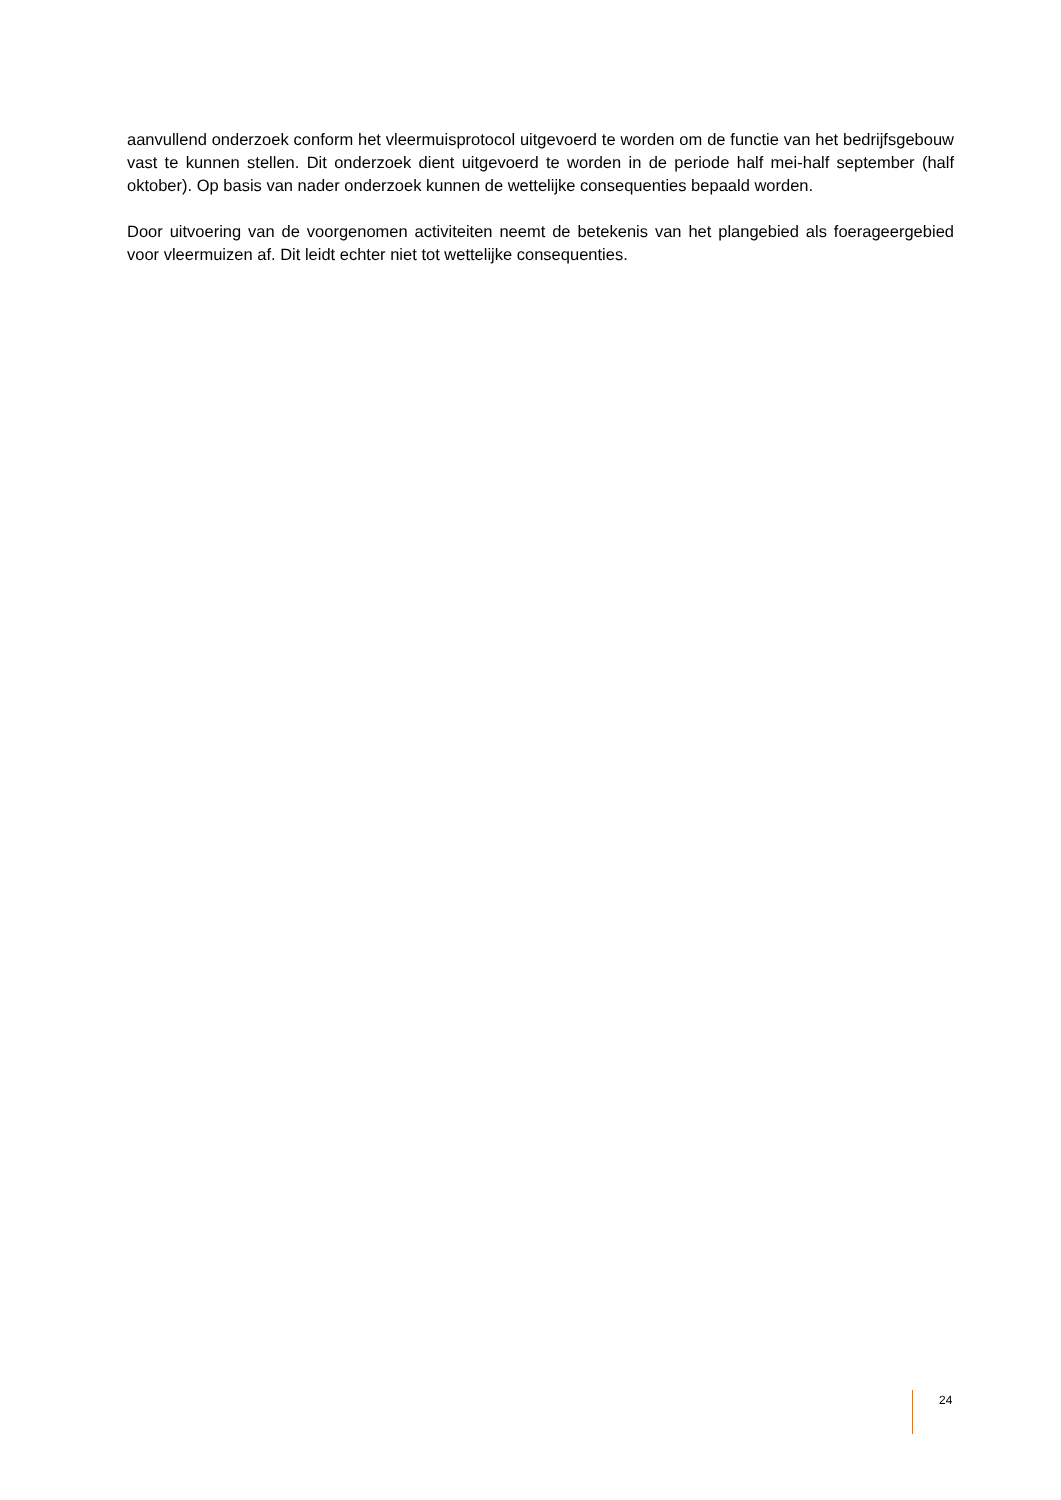aanvullend onderzoek conform het vleermuisprotocol uitgevoerd te worden om de functie van het bedrijfsgebouw vast te kunnen stellen. Dit onderzoek dient uitgevoerd te worden in de periode half mei-half september (half oktober). Op basis van nader onderzoek kunnen de wettelijke consequenties bepaald worden.
Door uitvoering van de voorgenomen activiteiten neemt de betekenis van het plangebied als foerageergebied voor vleermuizen af. Dit leidt echter niet tot wettelijke consequenties.
24